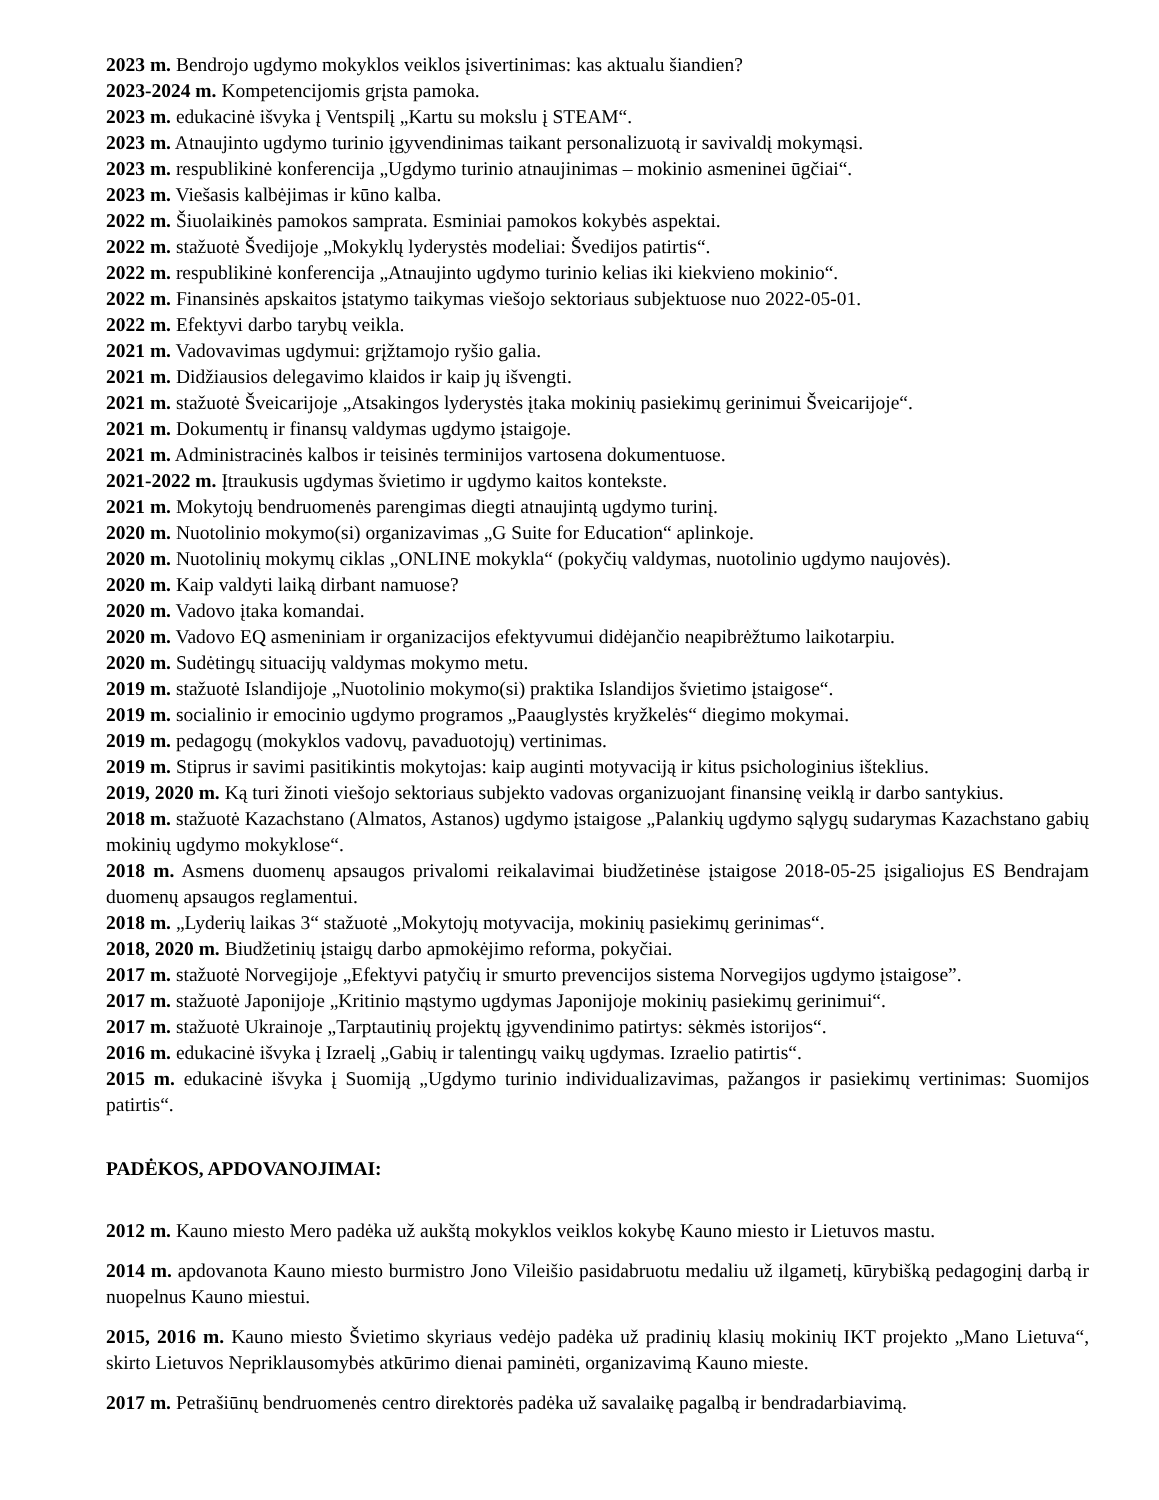2023 m. Bendrojo ugdymo mokyklos veiklos įsivertinimas: kas aktualu šiandien?
2023-2024 m. Kompetencijomis grįsta pamoka.
2023 m. edukacinė išvyka į Ventspilį „Kartu su mokslu į STEAM“.
2023 m. Atnaujinto ugdymo turinio įgyvendinimas taikant personalizuotą ir savivaldį mokymąsi.
2023 m. respublikinė konferencija „Ugdymo turinio atnaujinimas – mokinio asmeninei ūgčiai“.
2023 m. Viešasis kalbėjimas ir kūno kalba.
2022 m. Šiuolaikinės pamokos samprata. Esminiai pamokos kokybės aspektai.
2022 m. stažuotė Švedijoje „Mokyklų lyderystės modeliai: Švedijos patirtis“.
2022 m. respublikinė konferencija „Atnaujinto ugdymo turinio kelias iki kiekvieno mokinio“.
2022 m. Finansinės apskaitos įstatymo taikymas viešojo sektoriaus subjektuose nuo 2022-05-01.
2022 m. Efektyvi darbo tarybų veikla.
2021 m. Vadovavimas ugdymui: grįžtamojo ryšio galia.
2021 m. Didžiausios delegavimo klaidos ir kaip jų išvengti.
2021 m. stažuotė Šveicarijoje „Atsakingos lyderystės įtaka mokinių pasiekimų gerinimui Šveicarijoje“.
2021 m. Dokumentų ir finansų valdymas ugdymo įstaigoje.
2021 m. Administracinės kalbos ir teisinės terminijos vartosena dokumentuose.
2021-2022 m. Įtraukusis ugdymas švietimo ir ugdymo kaitos kontekste.
2021 m. Mokytojų bendruomenės parengimas diegti atnaujintą ugdymo turinį.
2020 m. Nuotolinio mokymo(si) organizavimas „G Suite for Education“ aplinkoje.
2020 m. Nuotolinių mokymų ciklas „ONLINE mokykla“ (pokyčių valdymas, nuotolinio ugdymo naujovės).
2020 m. Kaip valdyti laiką dirbant namuose?
2020 m. Vadovo įtaka komandai.
2020 m. Vadovo EQ asmeniniam ir organizacijos efektyvumui didėjančio neapibrėžtumo laikotarpiu.
2020 m. Sudėtingų situacijų valdymas mokymo metu.
2019 m. stažuotė Islandijoje „Nuotolinio mokymo(si) praktika Islandijos švietimo įstaigose“.
2019 m. socialinio ir emocinio ugdymo programos „Paauglystės kryžkelės“ diegimo mokymai.
2019 m. pedagogų (mokyklos vadovų, pavaduotojų) vertinimas.
2019 m. Stiprus ir savimi pasitikintis mokytojas: kaip auginti motyvaciją ir kitus psichologinius išteklius.
2019, 2020 m. Ką turi žinoti viešojo sektoriaus subjekto vadovas organizuojant finansinę veiklą ir darbo santykius.
2018 m. stažuotė Kazachstano (Almatos, Astanos) ugdymo įstaigose „Palankių ugdymo sąlygų sudarymas Kazachstano gabių mokinių ugdymo mokyklose“.
2018 m. Asmens duomenų apsaugos privalomi reikalavimai biudžetinėse įstaigose 2018-05-25 įsigaliojus ES Bendrajam duomenų apsaugos reglamentui.
2018 m. „Lyderių laikas 3“ stažuotė „Mokytojų motyvacija, mokinių pasiekimų gerinimas“.
2018, 2020 m. Biudžetinių įstaigų darbo apmokėjimo reforma, pokyčiai.
2017 m. stažuotė Norvegijoje „Efektyvi patyčių ir smurto prevencijos sistema Norvegijos ugdymo įstaigose”.
2017 m. stažuotė Japonijoje „Kritinio mąstymo ugdymas Japonijoje mokinių pasiekimų gerinimui“.
2017 m. stažuotė Ukrainoje „Tarptautinių projektų įgyvendinimo patirtys: sėkmės istorijos“.
2016 m. edukacinė išvyka į Izraelį „Gabių ir talentingų vaikų ugdymas. Izraelio patirtis“.
2015 m. edukacinė išvyka į Suomiją „Ugdymo turinio individualizavimas, pažangos ir pasiekimų vertinimas: Suomijos patirtis“.
PADĖKOS, APDOVANOJIMAI:
2012 m. Kauno miesto Mero padėka už aukštą mokyklos veiklos kokybę Kauno miesto ir Lietuvos mastu.
2014 m. apdovanota Kauno miesto burmistro Jono Vileišio pasidabruotu medaliu už ilgametį, kūrybišką pedagoginį darbą ir nuopelnus Kauno miestui.
2015, 2016 m. Kauno miesto Švietimo skyriaus vedėjo padėka už pradinių klasių mokinių IKT projekto „Mano Lietuva“, skirto Lietuvos Nepriklausomybės atkūrimo dienai paminėti, organizavimą Kauno mieste.
2017 m. Petrašiūnų bendruomenės centro direktorės padėka už savalaikę pagalbą ir bendradarbiavimą.